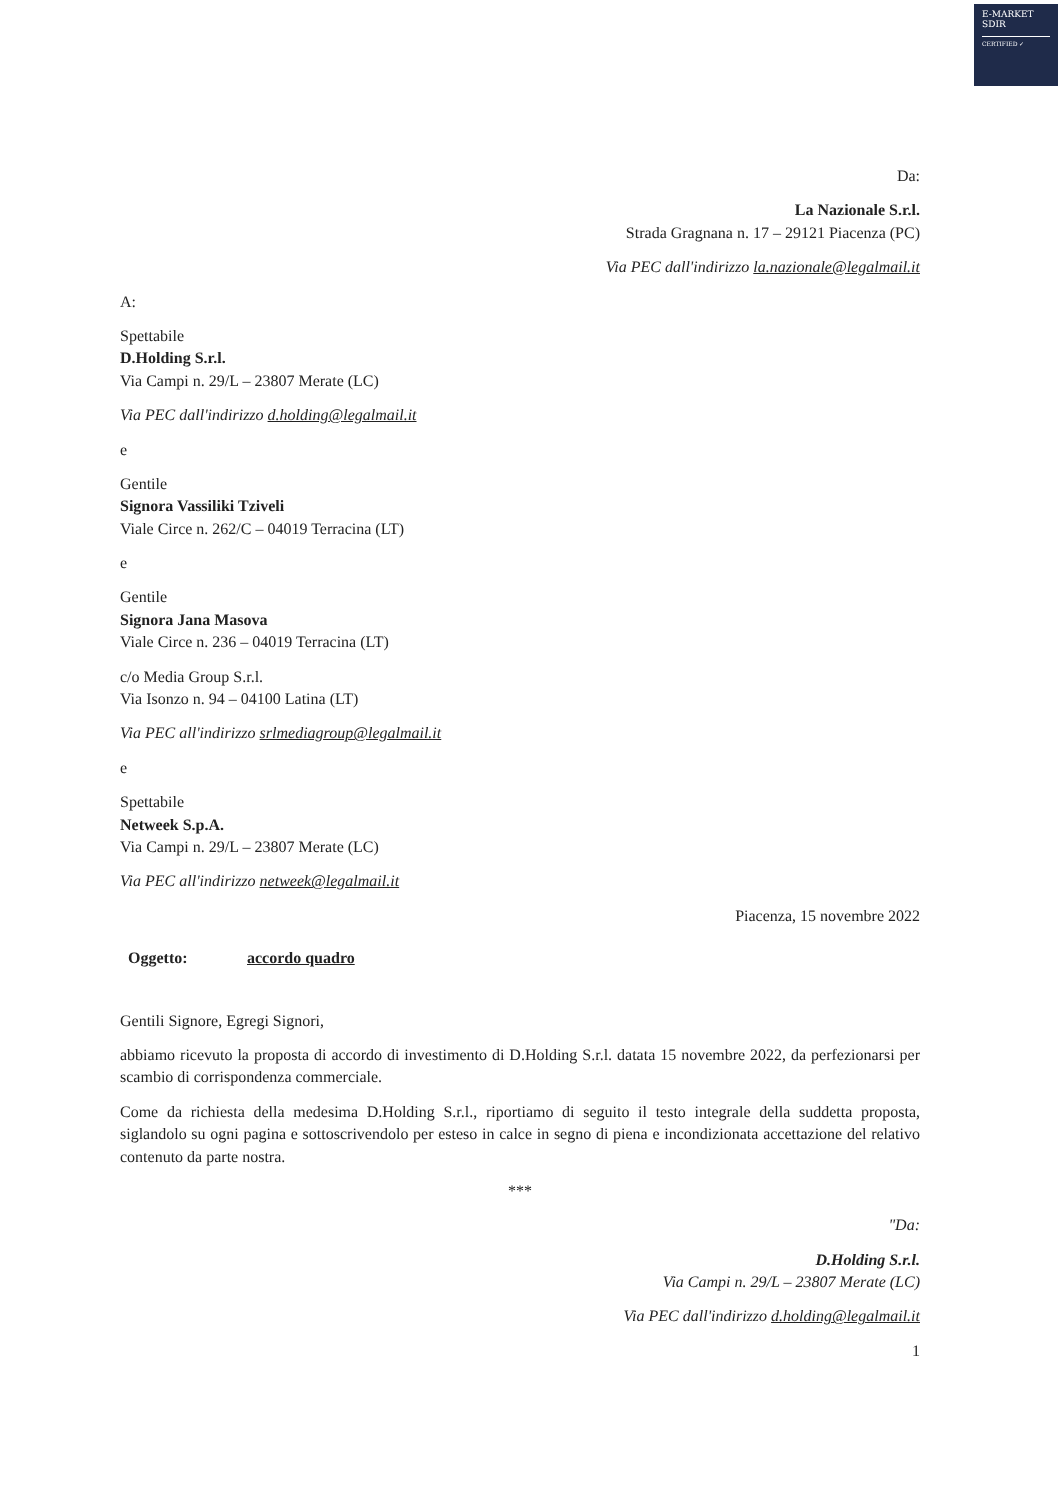E-MARKET
SDIR
CERTIFIED ✓
Da:
La Nazionale S.r.l.
Strada Gragnana n. 17 – 29121 Piacenza (PC)
Via PEC dall'indirizzo la.nazionale@legalmail.it
A:
Spettabile
D.Holding S.r.l.
Via Campi n. 29/L – 23807 Merate (LC)
Via PEC dall'indirizzo d.holding@legalmail.it
e
Gentile
Signora Vassiliki Tziveli
Viale Circe n. 262/C – 04019 Terracina (LT)
e
Gentile
Signora Jana Masova
Viale Circe n. 236 – 04019 Terracina (LT)
c/o Media Group S.r.l.
Via Isonzo n. 94 – 04100 Latina (LT)
Via PEC all'indirizzo srlmediagroup@legalmail.it
e
Spettabile
Netweek S.p.A.
Via Campi n. 29/L – 23807 Merate (LC)
Via PEC all'indirizzo netweek@legalmail.it
Piacenza, 15 novembre 2022
Oggetto: accordo quadro
Gentili Signore, Egregi Signori,
abbiamo ricevuto la proposta di accordo di investimento di D.Holding S.r.l. datata 15 novembre 2022, da perfezionarsi per scambio di corrispondenza commerciale.
Come da richiesta della medesima D.Holding S.r.l., riportiamo di seguito il testo integrale della suddetta proposta, siglandolo su ogni pagina e sottoscrivendolo per esteso in calce in segno di piena e incondizionata accettazione del relativo contenuto da parte nostra.
***
"Da:
D.Holding S.r.l.
Via Campi n. 29/L – 23807 Merate (LC)
Via PEC dall'indirizzo d.holding@legalmail.it
1